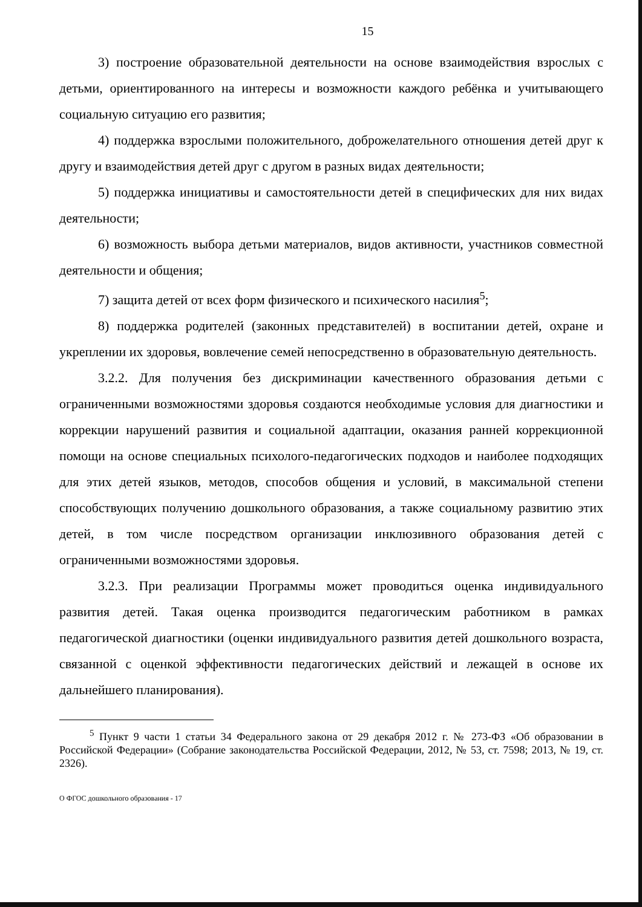15
3) построение образовательной деятельности на основе взаимодействия взрослых с детьми, ориентированного на интересы и возможности каждого ребёнка и учитывающего социальную ситуацию его развития;
4) поддержка взрослыми положительного, доброжелательного отношения детей друг к другу и взаимодействия детей друг с другом в разных видах деятельности;
5) поддержка инициативы и самостоятельности детей в специфических для них видах деятельности;
6) возможность выбора детьми материалов, видов активности, участников совместной деятельности и общения;
7) защита детей от всех форм физического и психического насилия<sup>5</sup>;
8) поддержка родителей (законных представителей) в воспитании детей, охране и укреплении их здоровья, вовлечение семей непосредственно в образовательную деятельность.
3.2.2. Для получения без дискриминации качественного образования детьми с ограниченными возможностями здоровья создаются необходимые условия для диагностики и коррекции нарушений развития и социальной адаптации, оказания ранней коррекционной помощи на основе специальных психолого-педагогических подходов и наиболее подходящих для этих детей языков, методов, способов общения и условий, в максимальной степени способствующих получению дошкольного образования, а также социальному развитию этих детей, в том числе посредством организации инклюзивного образования детей с ограниченными возможностями здоровья.
3.2.3. При реализации Программы может проводиться оценка индивидуального развития детей. Такая оценка производится педагогическим работником в рамках педагогической диагностики (оценки индивидуального развития детей дошкольного возраста, связанной с оценкой эффективности педагогических действий и лежащей в основе их дальнейшего планирования).
<sup>5</sup> Пункт 9 части 1 статьи 34 Федерального закона от 29 декабря 2012 г. № 273-ФЗ «Об образовании в Российской Федерации» (Собрание законодательства Российской Федерации, 2012, № 53, ст. 7598; 2013, № 19, ст. 2326).
О ФГОС дошкольного образования - 17